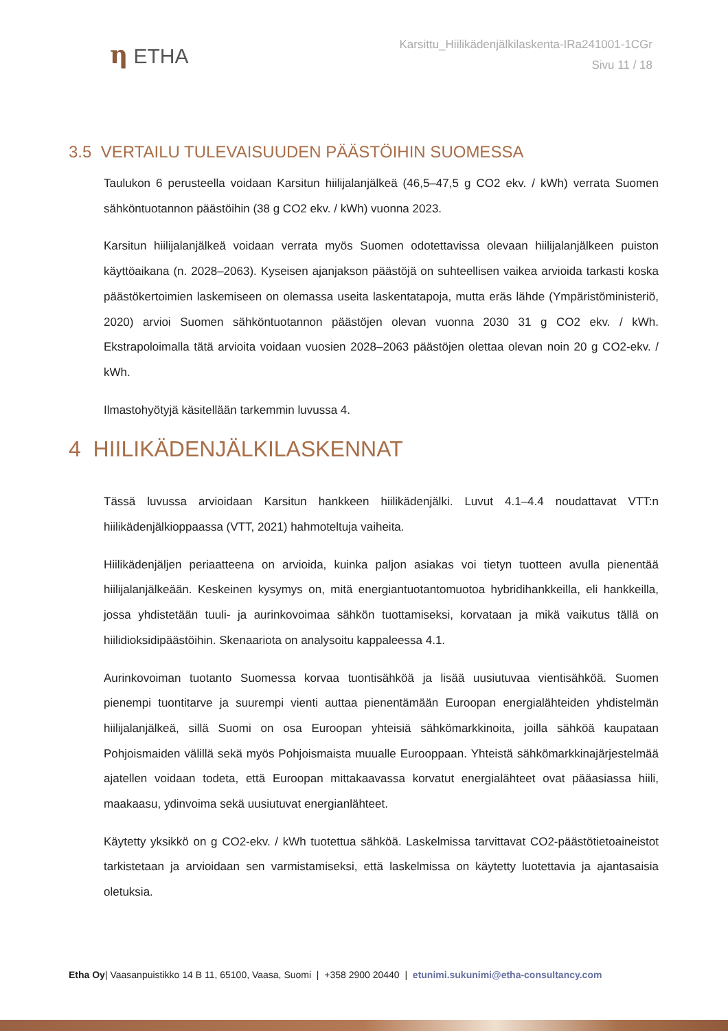η ETHA
Karsittu_Hiilikädenjälkilaskenta-IRa241001-1CGr
Sivu 11 / 18
3.5 VERTAILU TULEVAISUUDEN PÄÄSTÖIHIN SUOMESSA
Taulukon 6 perusteella voidaan Karsitun hiilijalanjälkeä (46,5–47,5 g CO2 ekv. / kWh) verrata Suomen sähköntuotannon päästöihin (38 g CO2 ekv. / kWh) vuonna 2023.
Karsitun hiilijalanjälkeä voidaan verrata myös Suomen odotettavissa olevaan hiilijalanjälkeen puiston käyttöaikana (n. 2028–2063). Kyseisen ajanjakson päästöjä on suhteellisen vaikea arvioida tarkasti koska päästökertoimien laskemiseen on olemassa useita laskentatapoja, mutta eräs lähde (Ympäristöministeriö, 2020) arvioi Suomen sähköntuotannon päästöjen olevan vuonna 2030 31 g CO2 ekv. / kWh. Ekstrapoloimalla tätä arvioita voidaan vuosien 2028–2063 päästöjen olettaa olevan noin 20 g CO2-ekv. / kWh.
Ilmastohyötyjä käsitellään tarkemmin luvussa 4.
4 HIILIKÄDENJÄLKILASKENNAT
Tässä luvussa arvioidaan Karsitun hankkeen hiilikädenjälki. Luvut 4.1–4.4 noudattavat VTT:n hiilikädenjälkioppaassa (VTT, 2021) hahmoteltuja vaiheita.
Hiilikädenjäljen periaatteena on arvioida, kuinka paljon asiakas voi tietyn tuotteen avulla pienentää hiilijalanjälkeään. Keskeinen kysymys on, mitä energiantuotantomuotoa hybridihankkeilla, eli hankkeilla, jossa yhdistetään tuuli- ja aurinkovoimaa sähkön tuottamiseksi, korvataan ja mikä vaikutus tällä on hiilidioksidipäästöihin. Skenaariota on analysoitu kappaleessa 4.1.
Aurinkovoiman tuotanto Suomessa korvaa tuontisähköä ja lisää uusiutuvaa vientisähköä. Suomen pienempi tuontitarve ja suurempi vienti auttaa pienentämään Euroopan energialähteiden yhdistelmän hiilijalanjälkeä, sillä Suomi on osa Euroopan yhteisiä sähkömarkkinoita, joilla sähköä kaupataan Pohjoismaiden välillä sekä myös Pohjoismaista muualle Eurooppaan. Yhteistä sähkömarkkinajärjestelmää ajatellen voidaan todeta, että Euroopan mittakaavassa korvatut energialähteet ovat pääasiassa hiili, maakaasu, ydinvoima sekä uusiutuvat energianlähteet.
Käytetty yksikkö on g CO2-ekv. / kWh tuotettua sähköä. Laskelmissa tarvittavat CO2-päästötietoaineistot tarkistetaan ja arvioidaan sen varmistamiseksi, että laskelmissa on käytetty luotettavia ja ajantasaisia oletuksia.
Etha Oy| Vaasanpuistikko 14 B 11, 65100, Vaasa, Suomi | +358 2900 20440 | etunimi.sukunimi@etha-consultancy.com